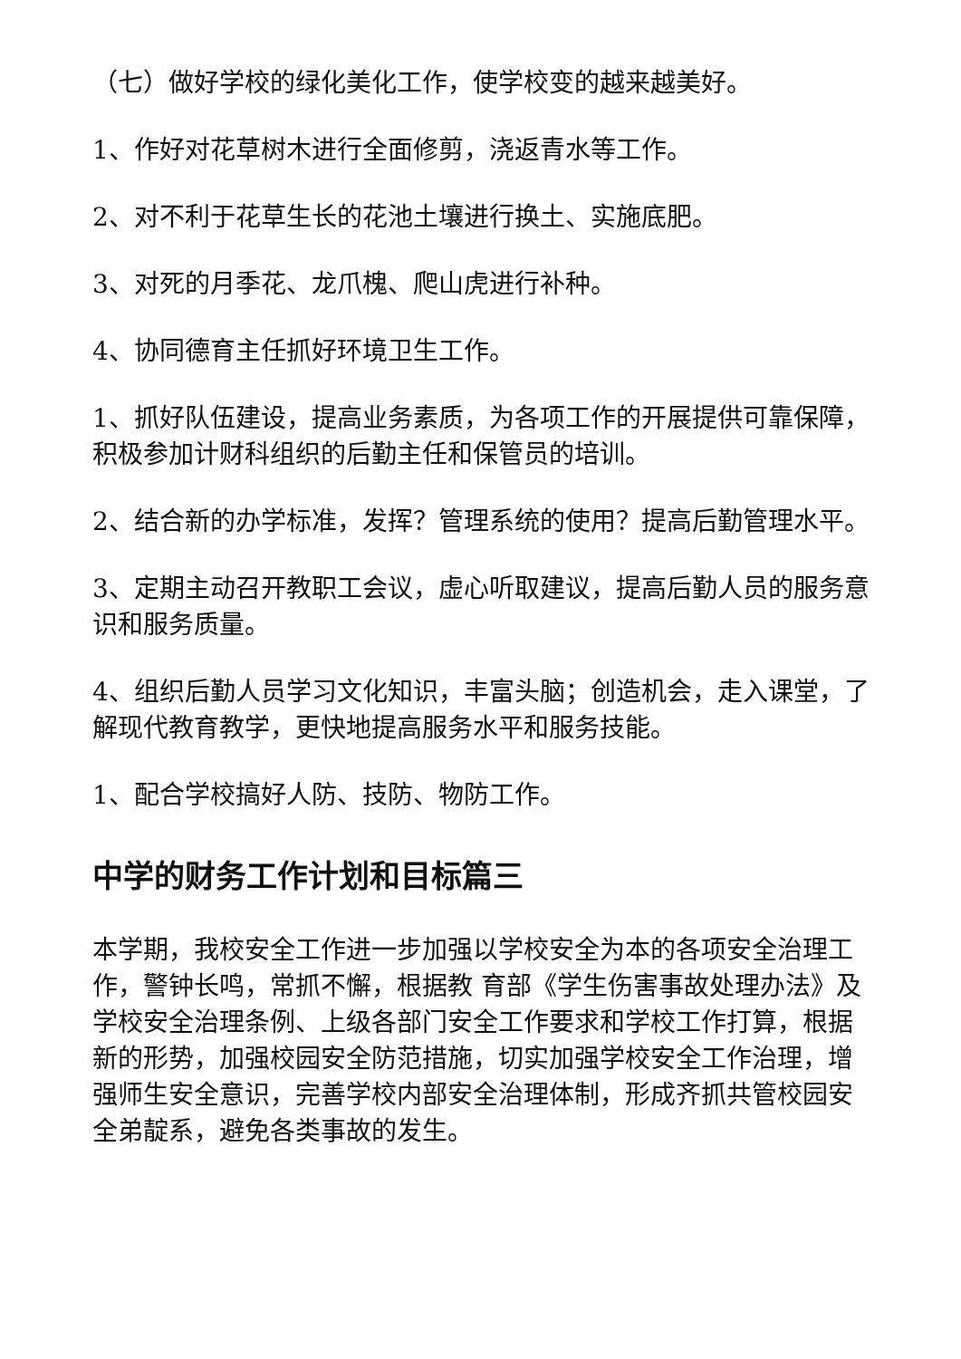（七）做好学校的绿化美化工作，使学校变的越来越美好。
1、作好对花草树木进行全面修剪，浇返青水等工作。
2、对不利于花草生长的花池土壤进行换土、实施底肥。
3、对死的月季花、龙爪槐、爬山虎进行补种。
4、协同德育主任抓好环境卫生工作。
1、抓好队伍建设，提高业务素质，为各项工作的开展提供可靠保障，积极参加计财科组织的后勤主任和保管员的培训。
2、结合新的办学标准，发挥？管理系统的使用？提高后勤管理水平。
3、定期主动召开教职工会议，虚心听取建议，提高后勤人员的服务意识和服务质量。
4、组织后勤人员学习文化知识，丰富头脑；创造机会，走入课堂，了解现代教育教学，更快地提高服务水平和服务技能。
1、配合学校搞好人防、技防、物防工作。
中学的财务工作计划和目标篇三
本学期，我校安全工作进一步加强以学校安全为本的各项安全治理工作，警钟长鸣，常抓不懈，根据教 育部《学生伤害事故处理办法》及学校安全治理条例、上级各部门安全工作要求和学校工作打算，根据新的形势，加强校园安全防范措施，切实加强学校安全工作治理，增强师生安全意识，完善学校内部安全治理体制，形成齐抓共管校园安全弟靛系，避免各类事故的发生。